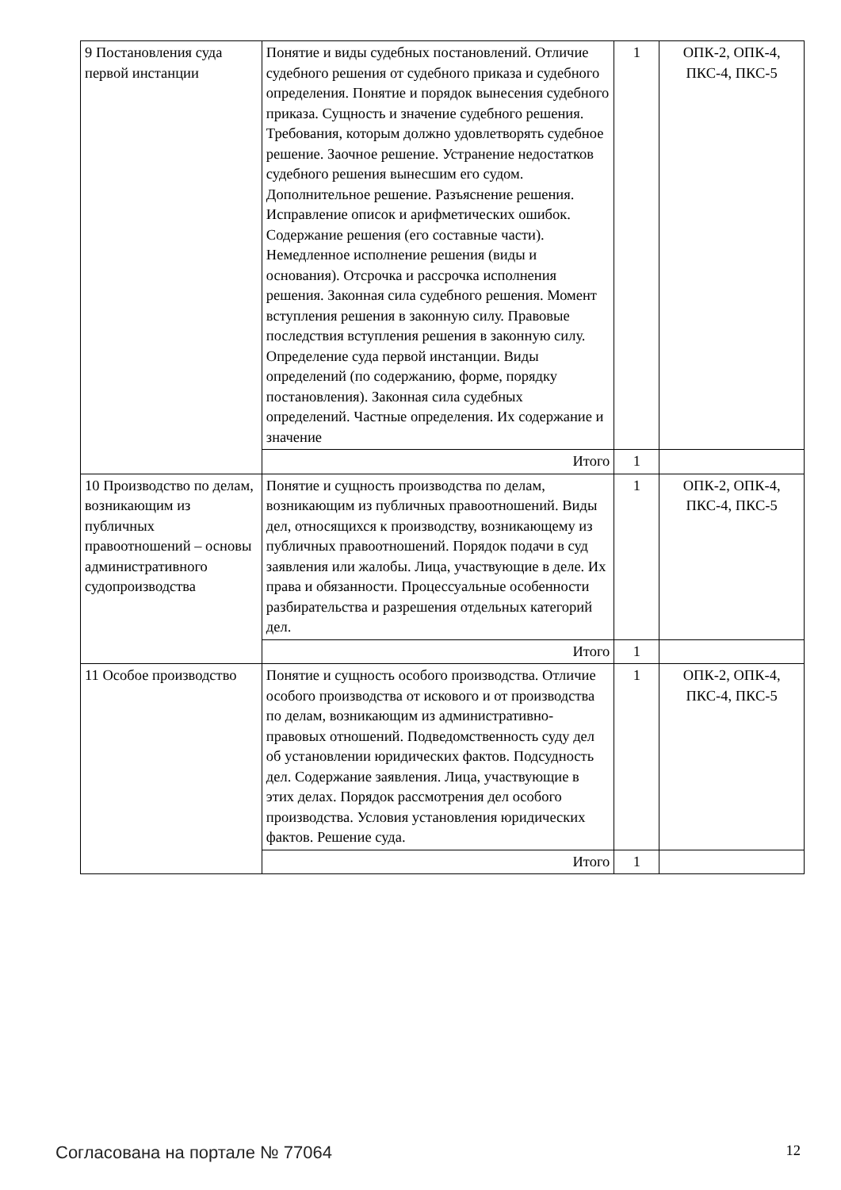| 9 Постановления суда первой инстанции | Понятие и виды судебных постановлений. Отличие судебного решения от судебного приказа и судебного определения. Понятие и порядок вынесения судебного приказа. Сущность и значение судебного решения. Требования, которым должно удовлетворять судебное решение. Заочное решение. Устранение недостатков судебного решения вынесшим его судом. Дополнительное решение. Разъяснение решения. Исправление описок и арифметических ошибок. Содержание решения (его составные части). Немедленное исполнение решения (виды и основания). Отсрочка и рассрочка исполнения решения. Законная сила судебного решения. Момент вступления решения в законную силу. Правовые последствия вступления решения в законную силу. Определение суда первой инстанции. Виды определений (по содержанию, форме, порядку постановления). Законная сила судебных определений. Частные определения. Их содержание и значение | 1 | ОПК-2, ОПК-4, ПКС-4, ПКС-5 |
| | Итого | 1 | |
| 10 Производство по делам, возникающим из публичных правоотношений – основы административного судопроизводства | Понятие и сущность производства по делам, возникающим из публичных правоотношений. Виды дел, относящихся к производству, возникающему из публичных правоотношений. Порядок подачи в суд заявления или жалобы. Лица, участвующие в деле. Их права и обязанности. Процессуальные особенности разбирательства и разрешения отдельных категорий дел. | 1 | ОПК-2, ОПК-4, ПКС-4, ПКС-5 |
| | Итого | 1 | |
| 11 Особое производство | Понятие и сущность особого производства. Отличие особого производства от искового и от производства по делам, возникающим из административно-правовых отношений. Подведомственность суду дел об установлении юридических фактов. Подсудность дел. Содержание заявления. Лица, участвующие в этих делах. Порядок рассмотрения дел особого производства. Условия установления юридических фактов. Решение суда. | 1 | ОПК-2, ОПК-4, ПКС-4, ПКС-5 |
| | Итого | 1 | |
Согласована на портале № 77064 12